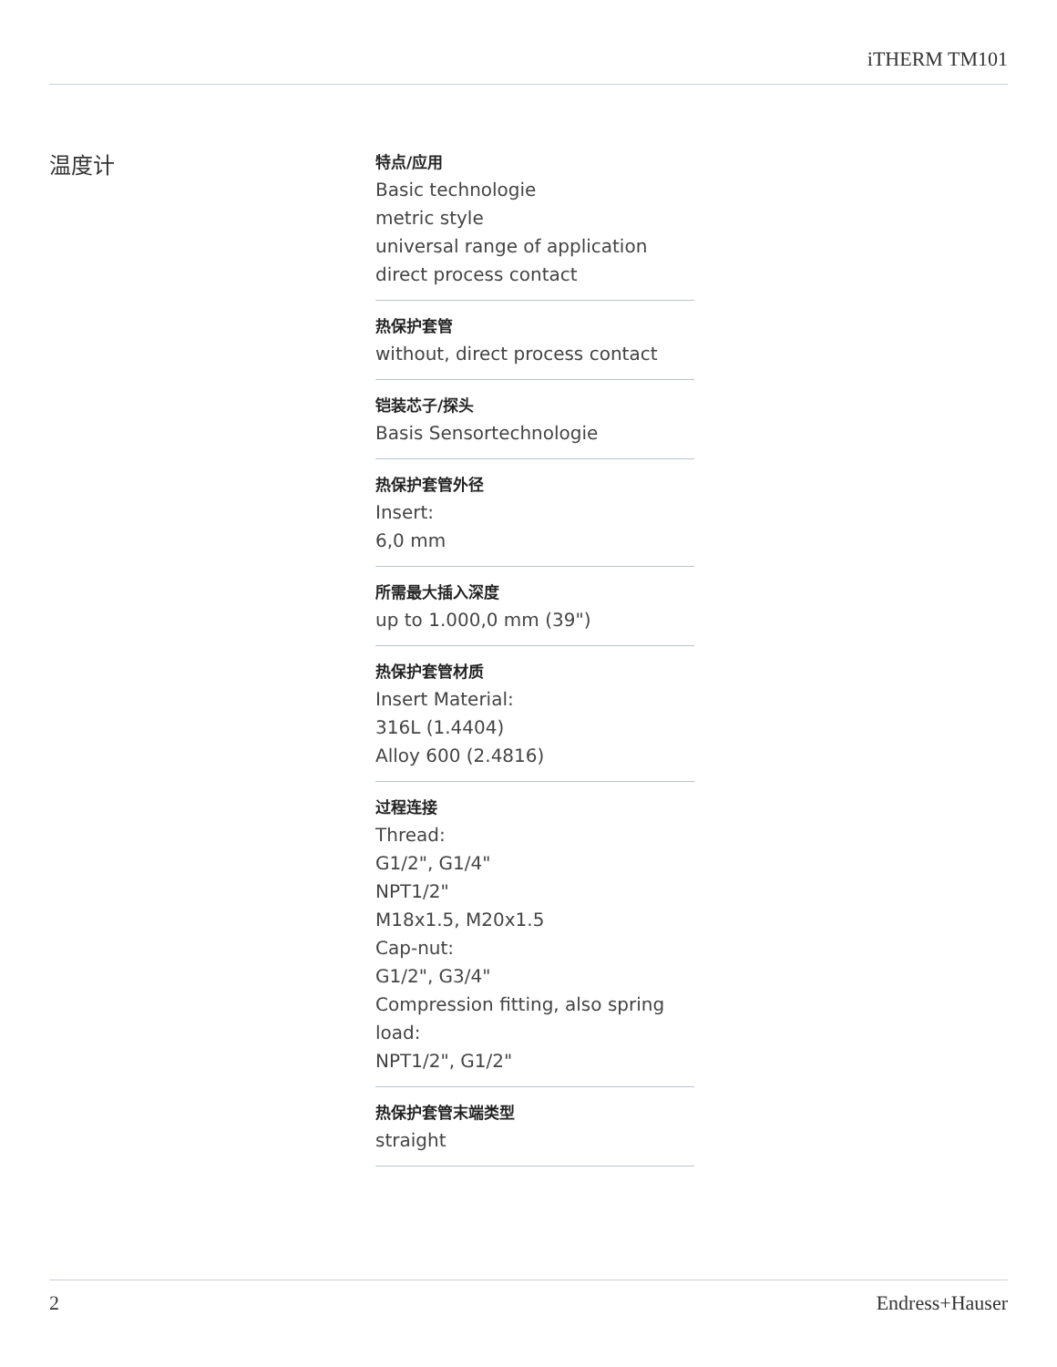iTHERM TM101
温度计
特点/应用
Basic technologie
metric style
universal range of application
direct process contact
热保护套管
without, direct process contact
铠装芯子/探头
Basis Sensortechnologie
热保护套管外径
Insert:
6,0 mm
所需最大插入深度
up to 1.000,0 mm (39")
热保护套管材质
Insert Material:
316L (1.4404)
Alloy 600 (2.4816)
过程连接
Thread:
G1/2", G1/4"
NPT1/2"
M18x1.5, M20x1.5
Cap-nut:
G1/2", G3/4"
Compression fitting, also spring load:
NPT1/2", G1/2"
热保护套管末端类型
straight
2 Endress+Hauser